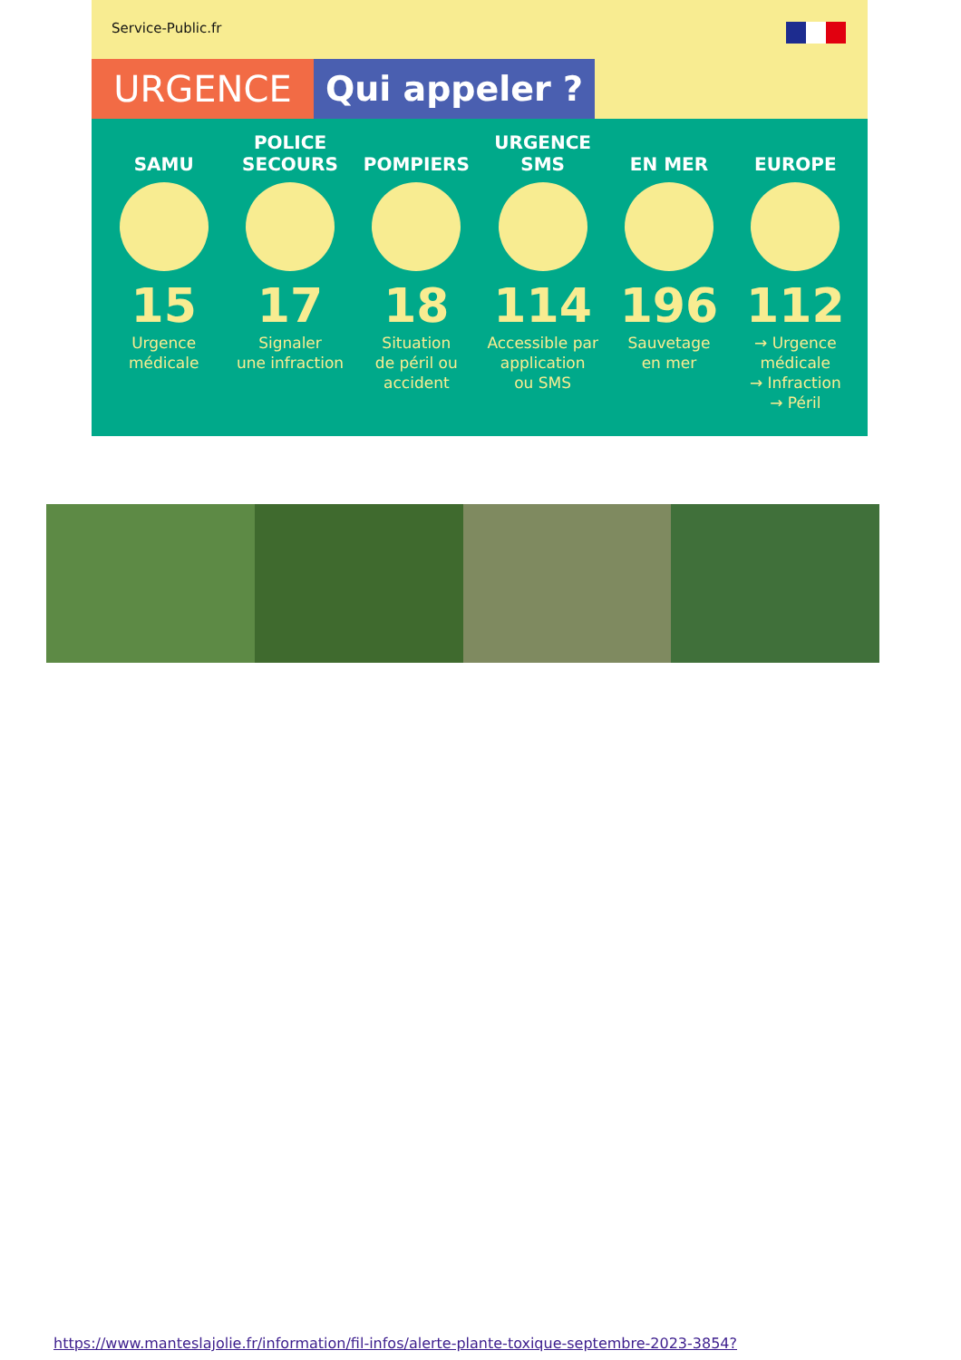Service-Public.fr
URGENCE Qui appeler ?
SAMU
15
Urgence
médicale
POLICE
SECOURS
17
Signaler
une infraction
POMPIERS
18
Situation
de péril ou
accident
URGENCE
SMS
114
Accessible par
application
ou SMS
EN MER
196
Sauvetage
en mer
EUROPE
112
→ Urgence
médicale
→ Infraction
→ Péril
https://www.manteslajolie.fr/information/fil-infos/alerte-plante-toxique-septembre-2023-3854?